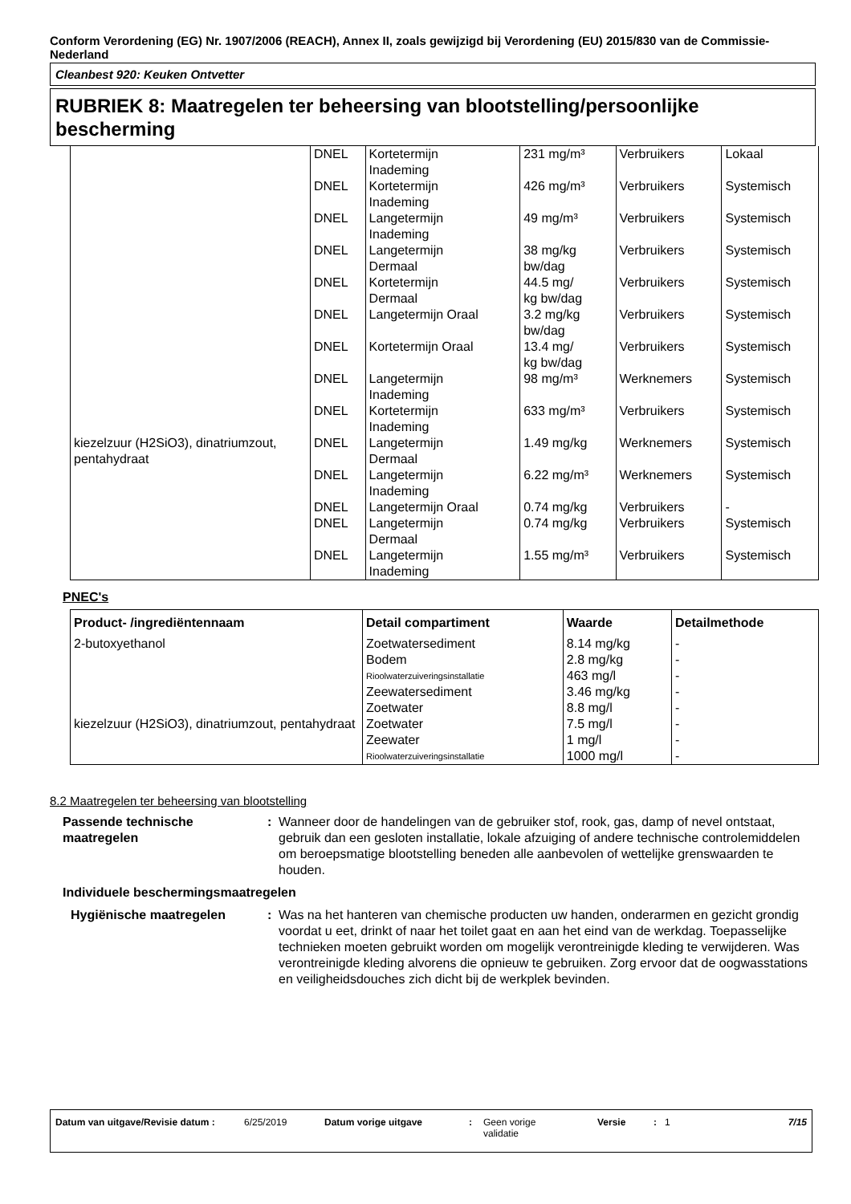Conform Verordening (EG) Nr. 1907/2006 (REACH), Annex II, zoals gewijzigd bij Verordening (EU) 2015/830 van de Commissie- Nederland
Cleanbest 920: Keuken Ontvetter
RUBRIEK 8: Maatregelen ter beheersing van blootstelling/persoonlijke bescherming
| | DNEL | Kortetermijn Inademing | 231 mg/m³ | Verbruikers | Lokaal |
| | DNEL | Kortetermijn Inademing | 426 mg/m³ | Verbruikers | Systemisch |
| | DNEL | Langetermijn Inademing | 49 mg/m³ | Verbruikers | Systemisch |
| | DNEL | Langetermijn Dermaal | 38 mg/kg bw/dag | Verbruikers | Systemisch |
| | DNEL | Kortetermijn Dermaal | 44.5 mg/ kg bw/dag | Verbruikers | Systemisch |
| | DNEL | Langetermijn Oraal | 3.2 mg/kg bw/dag | Verbruikers | Systemisch |
| | DNEL | Kortetermijn Oraal | 13.4 mg/ kg bw/dag | Verbruikers | Systemisch |
| | DNEL | Langetermijn Inademing | 98 mg/m³ | Werknemers | Systemisch |
| | DNEL | Kortetermijn Inademing | 633 mg/m³ | Verbruikers | Systemisch |
| kiezelzuur (H2SiO3), dinatriumzout, pentahydraat | DNEL | Langetermijn Dermaal | 1.49 mg/kg | Werknemers | Systemisch |
| | DNEL | Langetermijn Inademing | 6.22 mg/m³ | Werknemers | Systemisch |
| | DNEL | Langetermijn Oraal | 0.74 mg/kg | Verbruikers | - |
| | DNEL | Langetermijn Dermaal | 0.74 mg/kg | Verbruikers | Systemisch |
| | DNEL | Langetermijn Inademing | 1.55 mg/m³ | Verbruikers | Systemisch |
PNEC's
| Product- /ingrediëntennaam | Detail compartiment | Waarde | Detailmethode |
| --- | --- | --- | --- |
| 2-butoxyethanol | Zoetwatersediment | 8.14 mg/kg | - |
| | Bodem | 2.8 mg/kg | - |
| | Rioolwaterzuiveringsinstallatie | 463 mg/l | - |
| | Zeewatersediment | 3.46 mg/kg | - |
| | Zoetwater | 8.8 mg/l | - |
| kiezelzuur (H2SiO3), dinatriumzout, pentahydraat | Zoetwater | 7.5 mg/l | - |
| | Zeewater | 1 mg/l | - |
| | Rioolwaterzuiveringsinstallatie | 1000 mg/l | - |
8.2 Maatregelen ter beheersing van blootstelling
Passende technische maatregelen
: Wanneer door de handelingen van de gebruiker stof, rook, gas, damp of nevel ontstaat, gebruik dan een gesloten installatie, lokale afzuiging of andere technische controlemiddelen om beroepsmatige blootstelling beneden alle aanbevolen of wettelijke grenswaarden te houden.
Individuele beschermingsmaatregelen
Hygiënische maatregelen : Was na het hanteren van chemische producten uw handen, onderarmen en gezicht grondig voordat u eet, drinkt of naar het toilet gaat en aan het eind van de werkdag. Toepasselijke technieken moeten gebruikt worden om mogelijk verontreinigde kleding te verwijderen. Was verontreinigde kleding alvorens die opnieuw te gebruiken. Zorg ervoor dat de oogwasstations en veiligheidsdouches zich dicht bij de werkplek bevinden.
Datum van uitgave/Revisie datum :
6/25/2019 Datum vorige uitgave : Geen vorige
validatie
Versie : 1 7/15